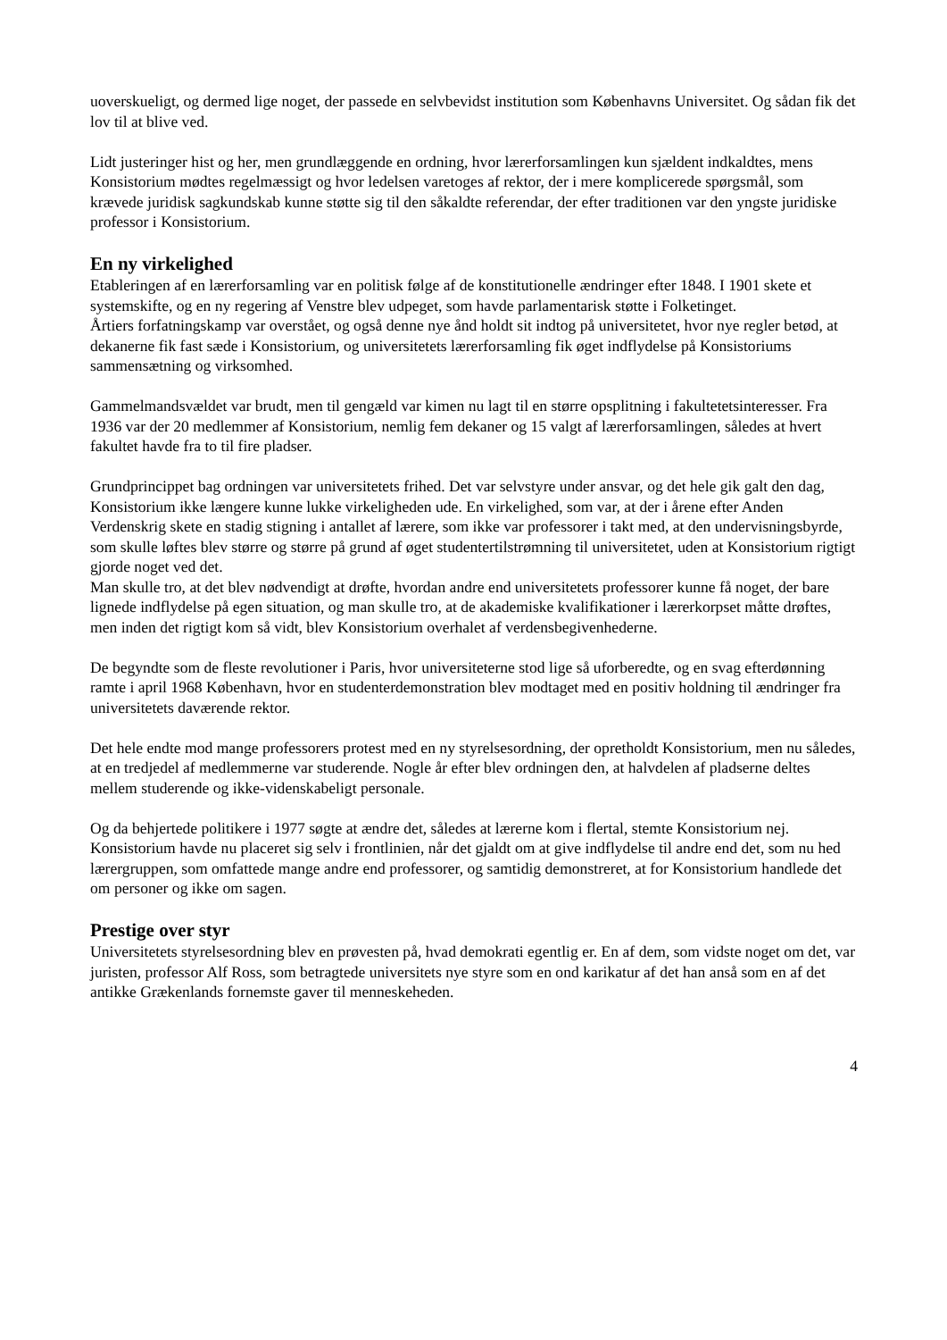uoverskueligt, og dermed lige noget, der passede en selvbevidst institution som Københavns Universitet. Og sådan fik det lov til at blive ved.
Lidt justeringer hist og her, men grundlæggende en ordning, hvor lærerforsamlingen kun sjældent indkaldtes, mens Konsistorium mødtes regelmæssigt og hvor ledelsen varetoges af rektor, der i mere komplicerede spørgsmål, som krævede juridisk sagkundskab kunne støtte sig til den såkaldte referendar, der efter traditionen var den yngste juridiske professor i Konsistorium.
En ny virkelighed
Etableringen af en lærerforsamling var en politisk følge af de konstitutionelle ændringer efter 1848. I 1901 skete et systemskifte, og en ny regering af Venstre blev udpeget, som havde parlamentarisk støtte i Folketinget.
Årtiers forfatningskamp var overstået, og også denne nye ånd holdt sit indtog på universitetet, hvor nye regler betød, at dekanerne fik fast sæde i Konsistorium, og universitetets lærerforsamling fik øget indflydelse på Konsistoriums sammensætning og virksomhed.
Gammelmandsvældet var brudt, men til gengæld var kimen nu lagt til en større opsplitning i fakultetetsinteresser. Fra 1936 var der 20 medlemmer af Konsistorium, nemlig fem dekaner og 15 valgt af lærerforsamlingen, således at hvert fakultet havde fra to til fire pladser.
Grundprincippet bag ordningen var universitetets frihed. Det var selvstyre under ansvar, og det hele gik galt den dag, Konsistorium ikke længere kunne lukke virkeligheden ude. En virkelighed, som var, at der i årene efter Anden Verdenskrig skete en stadig stigning i antallet af lærere, som ikke var professorer i takt med, at den undervisningsbyrde, som skulle løftes blev større og større på grund af øget studentertilstrømning til universitetet, uden at Konsistorium rigtigt gjorde noget ved det.
Man skulle tro, at det blev nødvendigt at drøfte, hvordan andre end universitetets professorer kunne få noget, der bare lignede indflydelse på egen situation, og man skulle tro, at de akademiske kvalifikationer i lærerkorpset måtte drøftes, men inden det rigtigt kom så vidt, blev Konsistorium overhalet af verdensbegivenhederne.
De begyndte som de fleste revolutioner i Paris, hvor universiteterne stod lige så uforberedte, og en svag efterdønning ramte i april 1968 København, hvor en studenterdemonstration blev modtaget med en positiv holdning til ændringer fra universitetets daværende rektor.
Det hele endte mod mange professorers protest med en ny styrelsesordning, der opretholdt Konsistorium, men nu således, at en tredjedel af medlemmerne var studerende. Nogle år efter blev ordningen den, at halvdelen af pladserne deltes mellem studerende og ikke-videnskabeligt personale.
Og da behjertede politikere i 1977 søgte at ændre det, således at lærerne kom i flertal, stemte Konsistorium nej. Konsistorium havde nu placeret sig selv i frontlinien, når det gjaldt om at give indflydelse til andre end det, som nu hed lærergruppen, som omfattede mange andre end professorer, og samtidig demonstreret, at for Konsistorium handlede det om personer og ikke om sagen.
Prestige over styr
Universitetets styrelsesordning blev en prøvesten på, hvad demokrati egentlig er. En af dem, som vidste noget om det, var juristen, professor Alf Ross, som betragtede universitets nye styre som en ond karikatur af det han anså som en af det antikke Grækenlands fornemste gaver til menneskeheden.
4